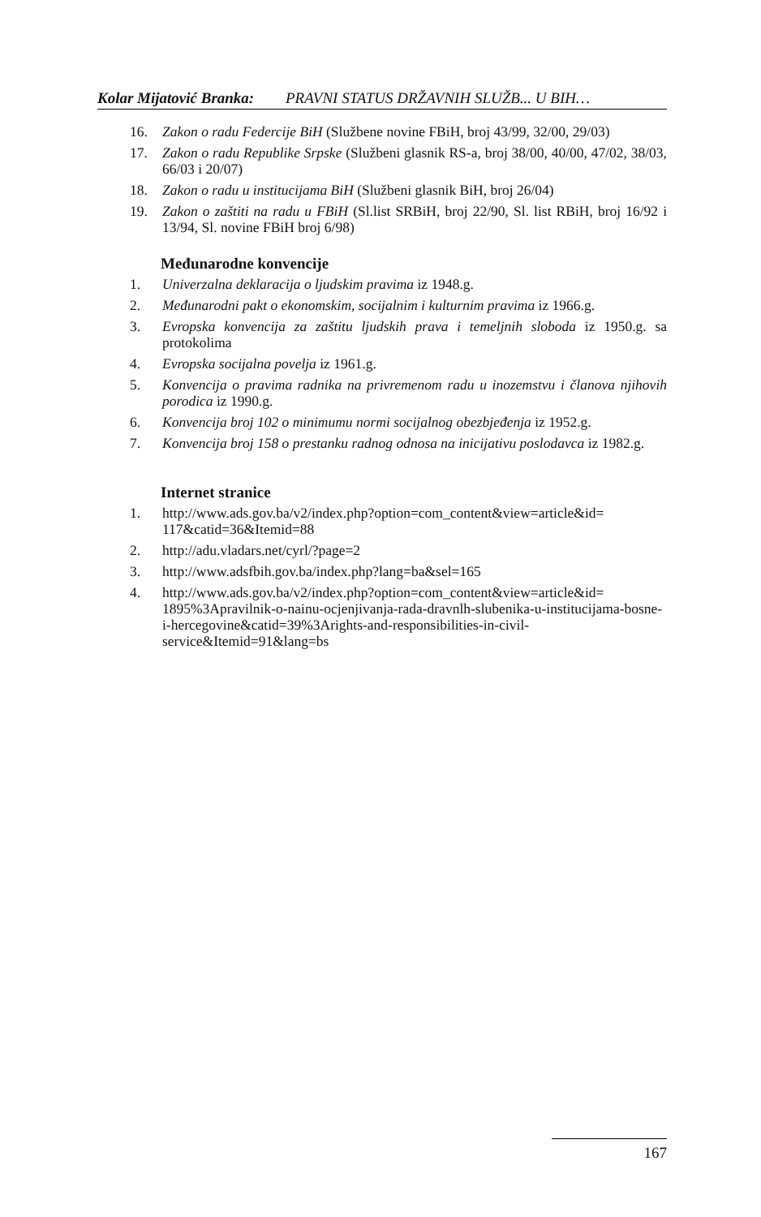Kolar Mijatović Branka: PRAVNI STATUS DRŽAVNIH SLUŽB... U BIH…
16. Zakon o radu Federcije BiH (Službene novine FBiH, broj 43/99, 32/00, 29/03)
17. Zakon o radu Republike Srpske (Službeni glasnik RS-a, broj 38/00, 40/00, 47/02, 38/03, 66/03 i 20/07)
18. Zakon o radu u institucijama BiH (Službeni glasnik BiH, broj 26/04)
19. Zakon o zaštiti na radu u FBiH (Sl.list SRBiH, broj 22/90, Sl. list RBiH, broj 16/92 i 13/94, Sl. novine FBiH broj 6/98)
Međunarodne konvencije
1. Univerzalna deklaracija o ljudskim pravima iz 1948.g.
2. Međunarodni pakt o ekonomskim, socijalnim i kulturnim pravima iz 1966.g.
3. Evropska konvencija za zaštitu ljudskih prava i temeljnih sloboda iz 1950.g. sa protokolima
4. Evropska socijalna povelja iz 1961.g.
5. Konvencija o pravima radnika na privremenom radu u inozemstvu i članova njihovih porodica iz 1990.g.
6. Konvencija broj 102 o minimumu normi socijalnog obezbjeđenja iz 1952.g.
7. Konvencija broj 158 o prestanku radnog odnosa na inicijativu poslodavca iz 1982.g.
Internet stranice
1. http://www.ads.gov.ba/v2/index.php?option=com_content&view=article&id= 117&catid=36&Itemid=88
2. http://adu.vladars.net/cyrl/?page=2
3. http://www.adsfbih.gov.ba/index.php?lang=ba&sel=165
4. http://www.ads.gov.ba/v2/index.php?option=com_content&view=article&id= 1895%3Apravilnik-o-nainu-ocjenjivanja-rada-dravnlh-slubenika-u-institucijama-bosne-i-hercegovine&catid=39%3Arights-and-responsibilities-in-civil-service&Itemid=91&lang=bs
167